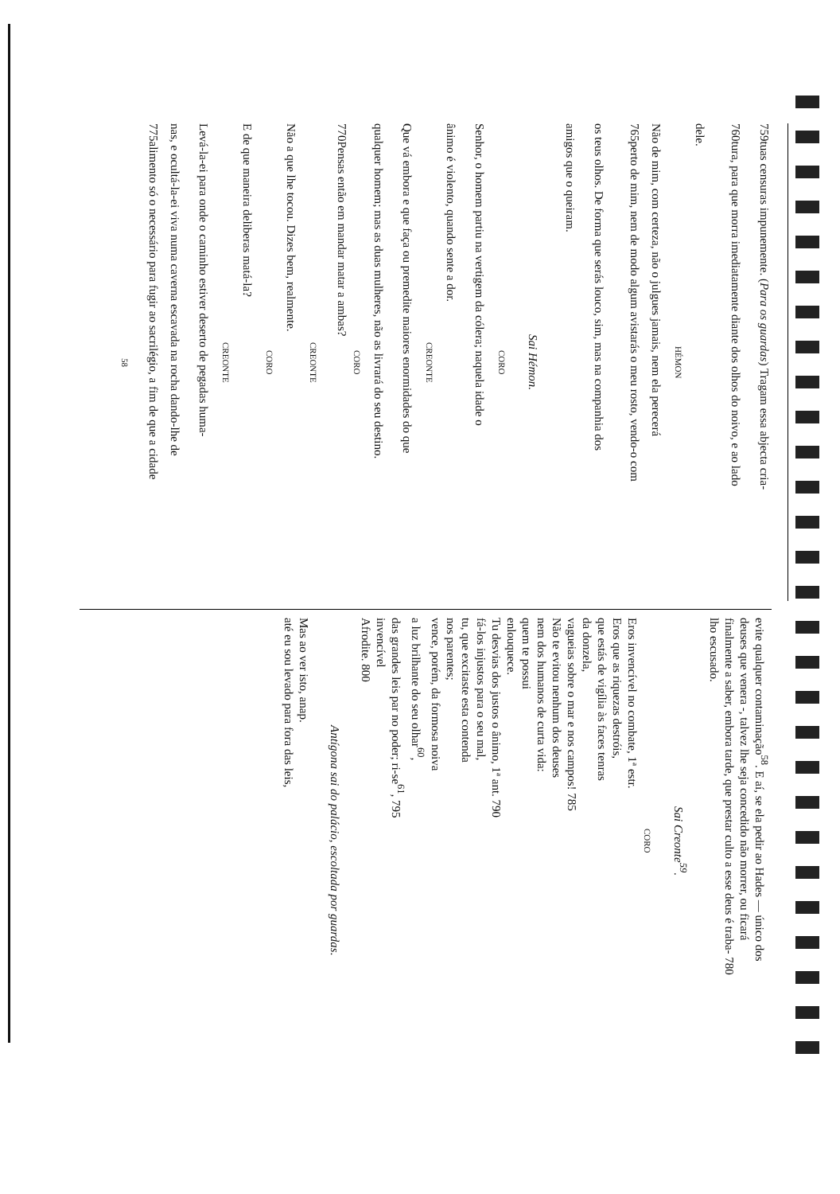759 tuas censuras impunemente. (Para os guardas) Tragam essa abjecta cria-
760 tura, para que morra imediatamente diante dos olhos do noivo, e ao lado
dele.
HÉMON
Não de mim, com certeza, não o julgues jamais, nem ela perecerá
765 perto de mim, nem de modo algum avistarás o meu rosto, vendo-o com
os teus olhos. De forma que serás louco, sim, mas na companhia dos
amigos que o queiram.
Sai Hémon.
CORO
Senhor, o homem partiu na vertigem da cólera; naquela idade o
ânimo é violento, quando sente a dor.
CREONTE
Que vá embora e que faça ou premedite maiores enormidades do que
qualquer homem; mas as duas mulheres, não as livrará do seu destino.
CORO
770 Pensas então em mandar matar a ambas?
CREONTE
Não a que lhe tocou. Dizes bem, realmente.
CORO
E de que maneira deliberas matá-la?
CREONTE
Levá-la-ei para onde o caminho estiver deserto de pegadas huma-
nas, e ocultá-la-ei viva numa caverna escavada na rocha dando-lhe de
775 alimento só o necessário para fugir ao sacrilégio, a fim de que a cidade
58
evite qualquer contaminação<sup>58</sup>. E aí, se ela pedir ao Hades — único dos
deuses que venera -, talvez lhe seja concedido não morrer, ou ficará
finalmente a saber, embora tarde, que prestar culto a esse deus é traba- 780
lho escusado.
Sai Creonte<sup>59</sup>.
CORO
Eros invencível no combate, 1ª estr.
Eros que as riquezas destróis,
que estás de vigília às faces tenras
da donzela,
vagueias sobre o mar e nos campos! 785
Não te evitou nenhum dos deuses
nem dos humanos de curta vida:
quem te possui
enlouquece.
Tu desvias dos justos o ânimo, 1ª ant. 790
fá-los injustos para o seu mal,
tu, que excitaste esta contenda
nos parentes;
vence, porém, da formosa noiva
a luz brilhante do seu olhar<sup>60</sup>,
das grandes leis par no poder; ri-se<sup>61</sup>, 795
invencível
Afrodite. 800
Antígona sai do palácio, escoltada por guardas.
Mas ao ver isto, anap.
até eu sou levado para fora das leis,